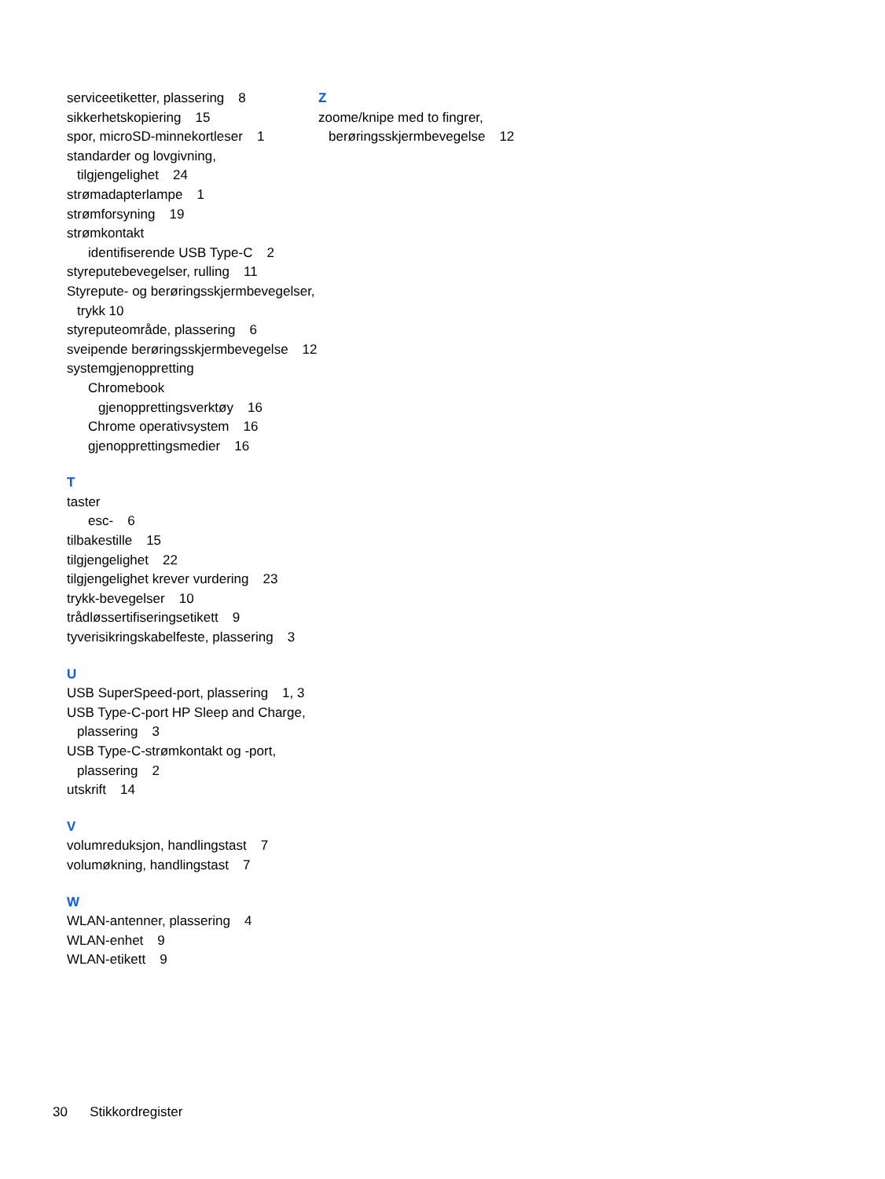serviceetiketter, plassering 8
sikkerhetskopiering 15
spor, microSD-minnekortleser 1
standarder og lovgivning, tilgjengelighet 24
strømadapterlampe 1
strømforsyning 19
strømkontakt
identifiserende USB Type-C 2
styreputebevegelser, rulling 11
Styrepute- og berøringsskjermbevegelser, trykk 10
styreputeområde, plassering 6
sveipende berøringsskjermbevegelse 12
systemgjenoppretting
Chromebook
gjenopprettingsverktøy 16
Chrome operativsystem 16
gjenopprettingsmedier 16
T
taster
esc- 6
tilbakestille 15
tilgjengelighet 22
tilgjengelighet krever vurdering 23
trykk-bevegelser 10
trådløssertifiseringsetikett 9
tyverisikringskabelfeste, plassering 3
U
USB SuperSpeed-port, plassering 1, 3
USB Type-C-port HP Sleep and Charge, plassering 3
USB Type-C-strømkontakt og -port, plassering 2
utskrift 14
V
volumreduksjon, handlingstast 7
volumøkning, handlingstast 7
W
WLAN-antenner, plassering 4
WLAN-enhet 9
WLAN-etikett 9
Z
zoome/knipe med to fingrer, berøringsskjermbevegelse 12
30 Stikkordregister